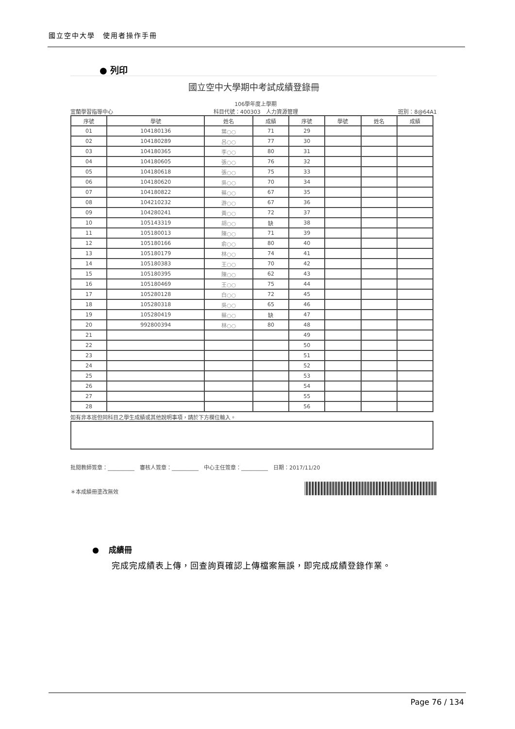國立空中大學　使用者操作手冊
● 列印
國立空中大學期中考試成績登錄冊
宜蘭學習指導中心 106學年度上學期
科目代號：400303　人力資源管理 班別：8@64A1
| 序號 | 學號 | 姓名 | 成績 | 序號 | 學號 | 姓名 | 成績 |
| 01 | 104180136 | 葉○○ | 71 | 29 | | | |
| 02 | 104180289 | 呂○○ | 77 | 30 | | | |
| 03 | 104180365 | 李○○ | 80 | 31 | | | |
| 04 | 104180605 | 張○○ | 76 | 32 | | | |
| 05 | 104180618 | 張○○ | 75 | 33 | | | |
| 06 | 104180620 | 吳○○ | 70 | 34 | | | |
| 07 | 104180822 | 蔡○○ | 67 | 35 | | | |
| 08 | 104210232 | 游○○ | 67 | 36 | | | |
| 09 | 104280241 | 黃○○ | 72 | 37 | | | |
| 10 | 105143319 | 胡○○ | 缺 | 38 | | | |
| 11 | 105180013 | 陳○○ | 71 | 39 | | | |
| 12 | 105180166 | 俞○○ | 80 | 40 | | | |
| 13 | 105180179 | 林○○ | 74 | 41 | | | |
| 14 | 105180383 | 王○○ | 70 | 42 | | | |
| 15 | 105180395 | 陳○○ | 62 | 43 | | | |
| 16 | 105180469 | 王○○ | 75 | 44 | | | |
| 17 | 105280128 | 白○○ | 72 | 45 | | | |
| 18 | 105280318 | 吳○○ | 65 | 46 | | | |
| 19 | 105280419 | 蔡○○ | 缺 | 47 | | | |
| 20 | 992800394 | 林○○ | 80 | 48 | | | |
| 21 | | | | 49 | | | |
| 22 | | | | 50 | | | |
| 23 | | | | 51 | | | |
| 24 | | | | 52 | | | |
| 25 | | | | 53 | | | |
| 26 | | | | 54 | | | |
| 27 | | | | 55 | | | |
| 28 | | | | 56 | | | |
如有非本班但同科目之學生成績或其他說明事項，請於下方欄位輸入。
批閱教師簽章：__________　審核人簽章：__________　中心主任簽章：__________　日期：2017/11/20
＊本成績冊塗改無效
● 成績冊
完成完成績表上傳，回查詢頁確認上傳檔案無誤，即完成成績登錄作業。
Page 76 / 134